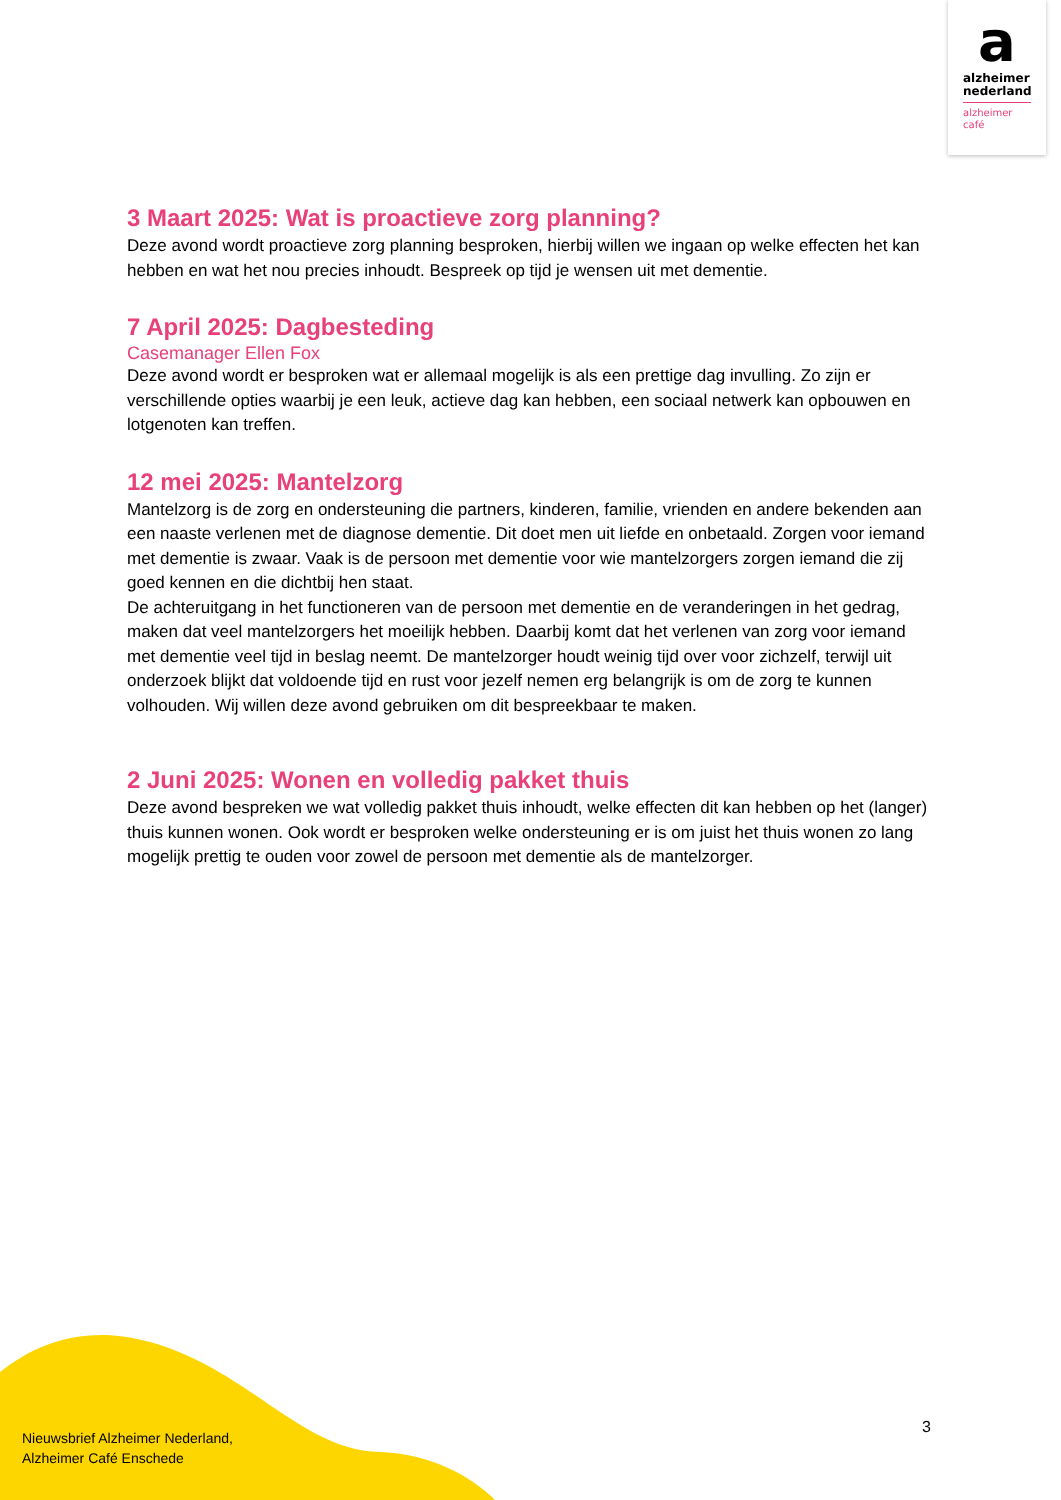a
alzheimer
nederland
alzheimer
café
3 Maart 2025: Wat is proactieve zorg planning?
Deze avond wordt proactieve zorg planning besproken, hierbij willen we ingaan op welke effecten het kan hebben en wat het nou precies inhoudt. Bespreek op tijd je wensen uit met dementie.
7 April 2025: Dagbesteding
Casemanager Ellen Fox
Deze avond wordt er besproken wat er allemaal mogelijk is als een prettige dag invulling. Zo zijn er verschillende opties waarbij je een leuk, actieve dag kan hebben, een sociaal netwerk kan opbouwen en lotgenoten kan treffen.
12 mei 2025: Mantelzorg
Mantelzorg is de zorg en ondersteuning die partners, kinderen, familie, vrienden en andere bekenden aan een naaste verlenen met de diagnose dementie. Dit doet men uit liefde en onbetaald. Zorgen voor iemand met dementie is zwaar. Vaak is de persoon met dementie voor wie mantelzorgers zorgen iemand die zij goed kennen en die dichtbij hen staat.
De achteruitgang in het functioneren van de persoon met dementie en de veranderingen in het gedrag, maken dat veel mantelzorgers het moeilijk hebben. Daarbij komt dat het verlenen van zorg voor iemand met dementie veel tijd in beslag neemt. De mantelzorger houdt weinig tijd over voor zichzelf, terwijl uit onderzoek blijkt dat voldoende tijd en rust voor jezelf nemen erg belangrijk is om de zorg te kunnen volhouden. Wij willen deze avond gebruiken om dit bespreekbaar te maken.
2 Juni 2025: Wonen en volledig pakket thuis
Deze avond bespreken we wat volledig pakket thuis inhoudt, welke effecten dit kan hebben op het (langer) thuis kunnen wonen. Ook wordt er besproken welke ondersteuning er is om juist het thuis wonen zo lang mogelijk prettig te ouden voor zowel de persoon met dementie als de mantelzorger.
Nieuwsbrief Alzheimer Nederland,
Alzheimer Café Enschede
3